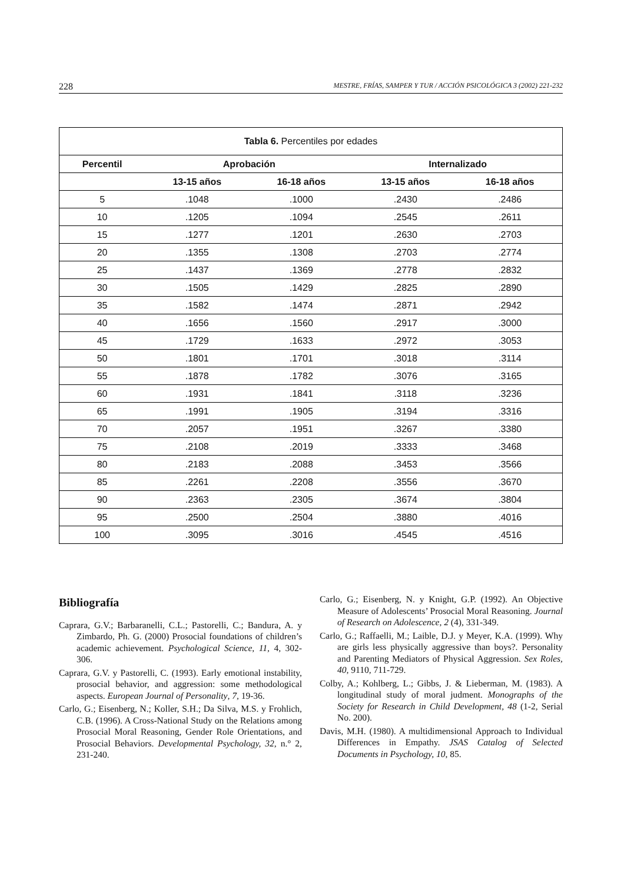228 MESTRE, FRÍAS, SAMPER Y TUR / ACCIÓN PSICOLÓGICA 3 (2002) 221-232
| Tabla 6. Percentiles por edades | | | | |
| Percentil | Aprobación | | Internalizado | |
| | 13-15 años | 16-18 años | 13-15 años | 16-18 años |
| 5 | .1048 | .1000 | .2430 | .2486 |
| 10 | .1205 | .1094 | .2545 | .2611 |
| 15 | .1277 | .1201 | .2630 | .2703 |
| 20 | .1355 | .1308 | .2703 | .2774 |
| 25 | .1437 | .1369 | .2778 | .2832 |
| 30 | .1505 | .1429 | .2825 | .2890 |
| 35 | .1582 | .1474 | .2871 | .2942 |
| 40 | .1656 | .1560 | .2917 | .3000 |
| 45 | .1729 | .1633 | .2972 | .3053 |
| 50 | .1801 | .1701 | .3018 | .3114 |
| 55 | .1878 | .1782 | .3076 | .3165 |
| 60 | .1931 | .1841 | .3118 | .3236 |
| 65 | .1991 | .1905 | .3194 | .3316 |
| 70 | .2057 | .1951 | .3267 | .3380 |
| 75 | .2108 | .2019 | .3333 | .3468 |
| 80 | .2183 | .2088 | .3453 | .3566 |
| 85 | .2261 | .2208 | .3556 | .3670 |
| 90 | .2363 | .2305 | .3674 | .3804 |
| 95 | .2500 | .2504 | .3880 | .4016 |
| 100 | .3095 | .3016 | .4545 | .4516 |
Bibliografía
Caprara, G.V.; Barbaranelli, C.L.; Pastorelli, C.; Bandura, A. y Zimbardo, Ph. G. (2000) Prosocial foundations of children’s academic achievement. Psychological Science, 11, 4, 302-306.
Caprara, G.V. y Pastorelli, C. (1993). Early emotional instability, prosocial behavior, and aggression: some methodological aspects. European Journal of Personality, 7, 19-36.
Carlo, G.; Eisenberg, N.; Koller, S.H.; Da Silva, M.S. y Frohlich, C.B. (1996). A Cross-National Study on the Relations among Prosocial Moral Reasoning, Gender Role Orientations, and Prosocial Behaviors. Developmental Psychology, 32, n.° 2, 231-240.
Carlo, G.; Eisenberg, N. y Knight, G.P. (1992). An Objective Measure of Adolescents’ Prosocial Moral Reasoning. Journal of Research on Adolescence, 2 (4), 331-349.
Carlo, G.; Raffaelli, M.; Laible, D.J. y Meyer, K.A. (1999). Why are girls less physically aggressive than boys?. Personality and Parenting Mediators of Physical Aggression. Sex Roles, 40, 9110, 711-729.
Colby, A.; Kohlberg, L.; Gibbs, J. & Lieberman, M. (1983). A longitudinal study of moral judment. Monographs of the Society for Research in Child Development, 48 (1-2, Serial No. 200).
Davis, M.H. (1980). A multidimensional Approach to Individual Differences in Empathy. JSAS Catalog of Selected Documents in Psychology, 10, 85.